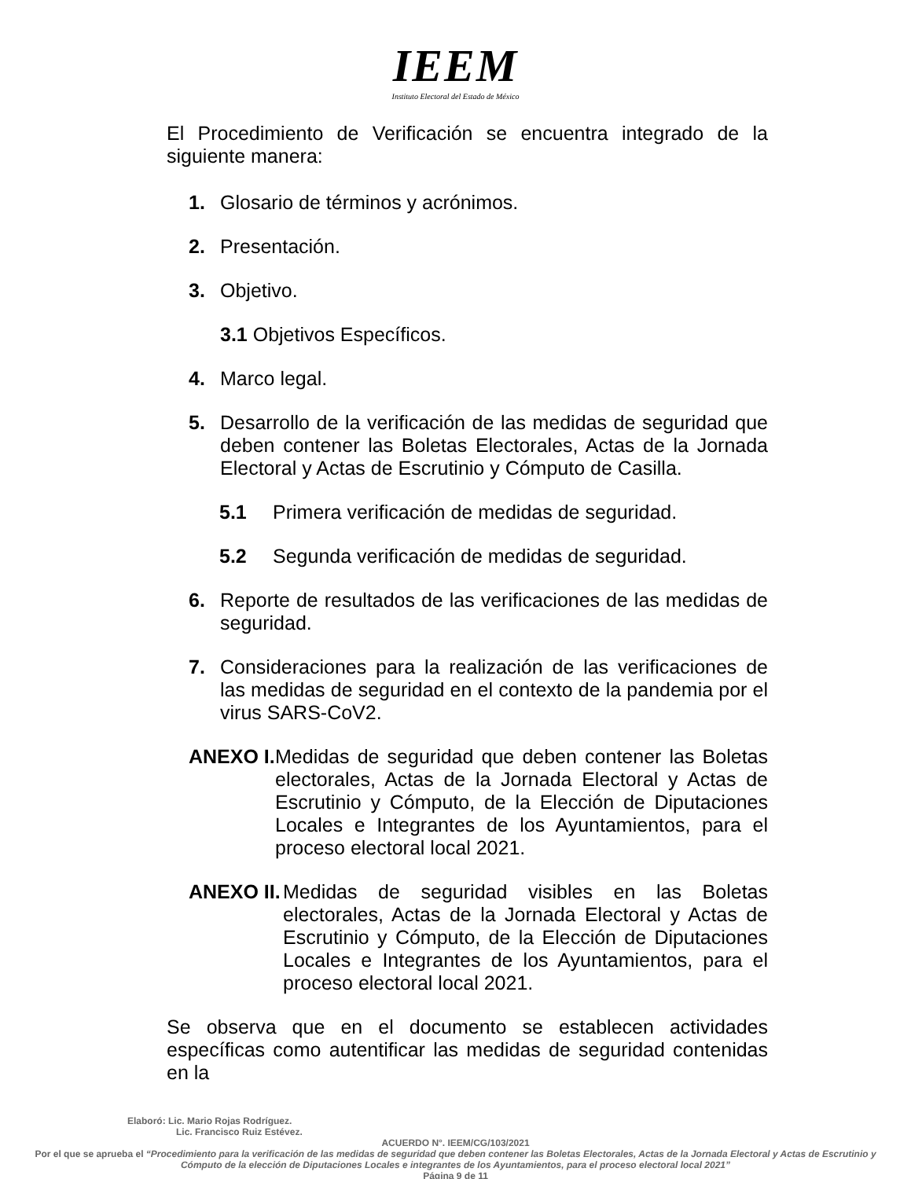IEEM
Instituto Electoral del Estado de México
El Procedimiento de Verificación se encuentra integrado de la siguiente manera:
1. Glosario de términos y acrónimos.
2. Presentación.
3. Objetivo.
3.1 Objetivos Específicos.
4. Marco legal.
5. Desarrollo de la verificación de las medidas de seguridad que deben contener las Boletas Electorales, Actas de la Jornada Electoral y Actas de Escrutinio y Cómputo de Casilla.
5.1 Primera verificación de medidas de seguridad.
5.2 Segunda verificación de medidas de seguridad.
6. Reporte de resultados de las verificaciones de las medidas de seguridad.
7. Consideraciones para la realización de las verificaciones de las medidas de seguridad en el contexto de la pandemia por el virus SARS-CoV2.
ANEXO I. Medidas de seguridad que deben contener las Boletas electorales, Actas de la Jornada Electoral y Actas de Escrutinio y Cómputo, de la Elección de Diputaciones Locales e Integrantes de los Ayuntamientos, para el proceso electoral local 2021.
ANEXO II. Medidas de seguridad visibles en las Boletas electorales, Actas de la Jornada Electoral y Actas de Escrutinio y Cómputo, de la Elección de Diputaciones Locales e Integrantes de los Ayuntamientos, para el proceso electoral local 2021.
Se observa que en el documento se establecen actividades específicas como autentificar las medidas de seguridad contenidas en la
Elaboró: Lic. Mario Rojas Rodríguez.
Lic. Francisco Ruiz Estévez.
ACUERDO N°. IEEM/CG/103/2021
Por el que se aprueba el “Procedimiento para la verificación de las medidas de seguridad que deben contener las Boletas Electorales, Actas de la Jornada Electoral y Actas de Escrutinio y Cómputo de la elección de Diputaciones Locales e integrantes de los Ayuntamientos, para el proceso electoral local 2021”
Página 9 de 11